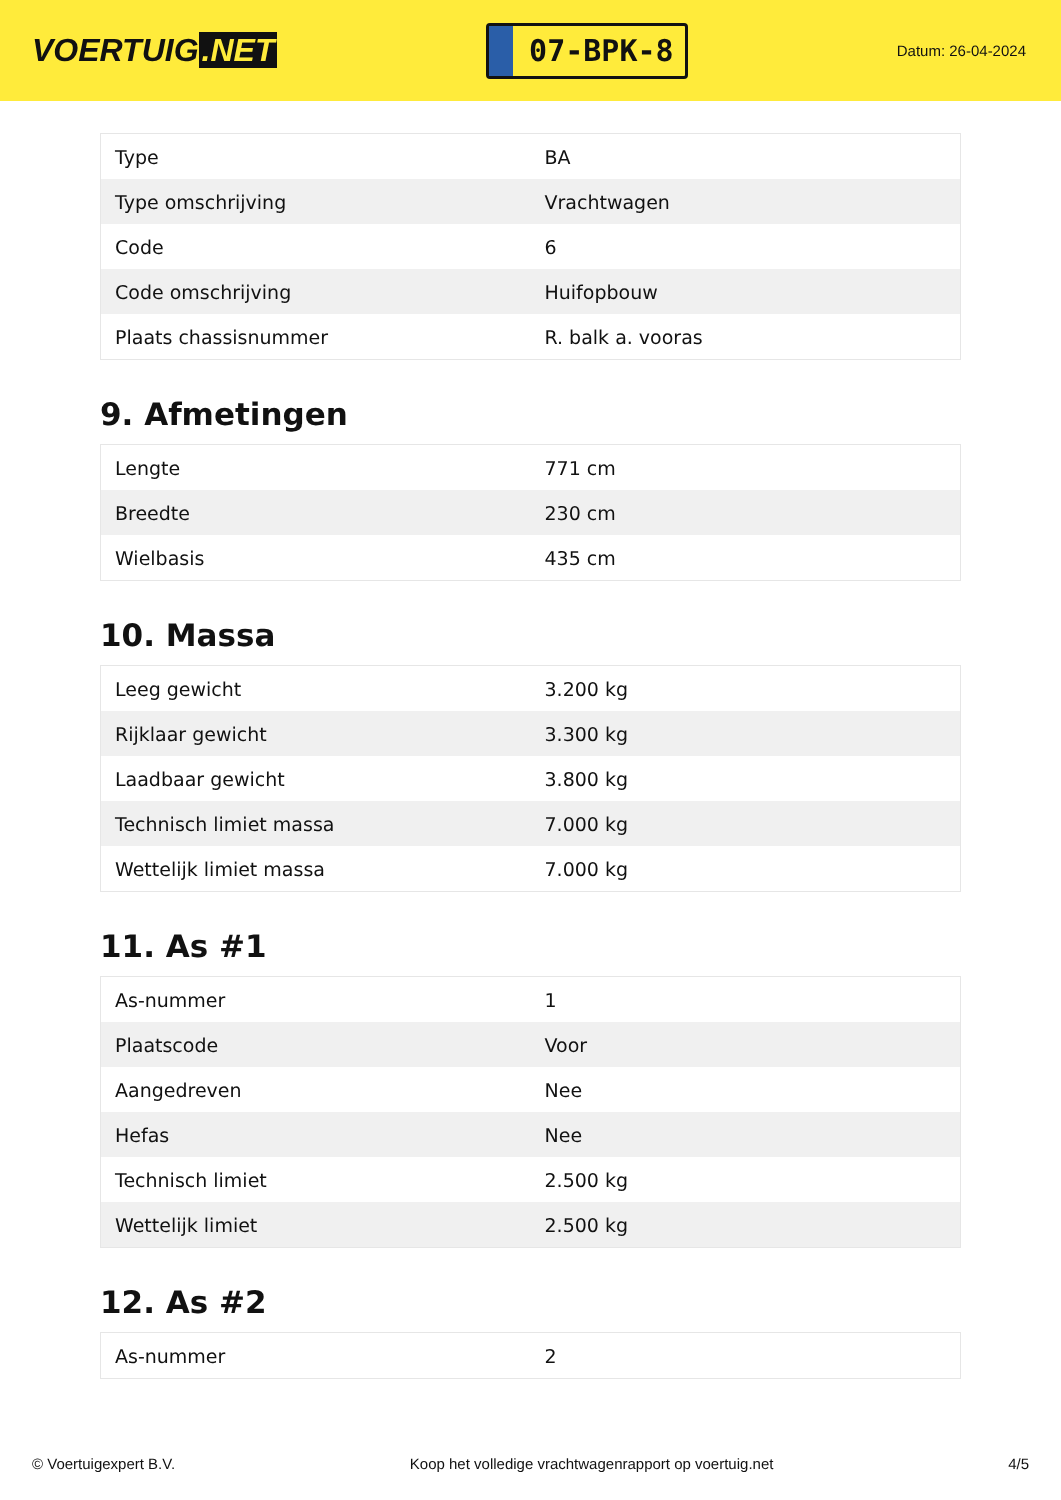VOERTUIG.NET
07-BPK-8
Datum: 26-04-2024
| Type | BA |
| Type omschrijving | Vrachtwagen |
| Code | 6 |
| Code omschrijving | Huifopbouw |
| Plaats chassisnummer | R. balk a. vooras |
9. Afmetingen
| Lengte | 771 cm |
| Breedte | 230 cm |
| Wielbasis | 435 cm |
10. Massa
| Leeg gewicht | 3.200 kg |
| Rijklaar gewicht | 3.300 kg |
| Laadbaar gewicht | 3.800 kg |
| Technisch limiet massa | 7.000 kg |
| Wettelijk limiet massa | 7.000 kg |
11. As #1
| As-nummer | 1 |
| Plaatscode | Voor |
| Aangedreven | Nee |
| Hefas | Nee |
| Technisch limiet | 2.500 kg |
| Wettelijk limiet | 2.500 kg |
12. As #2
| As-nummer | 2 |
© Voertuigexpert B.V. Koop het volledige vrachtwagenrapport op voertuig.net 4/5